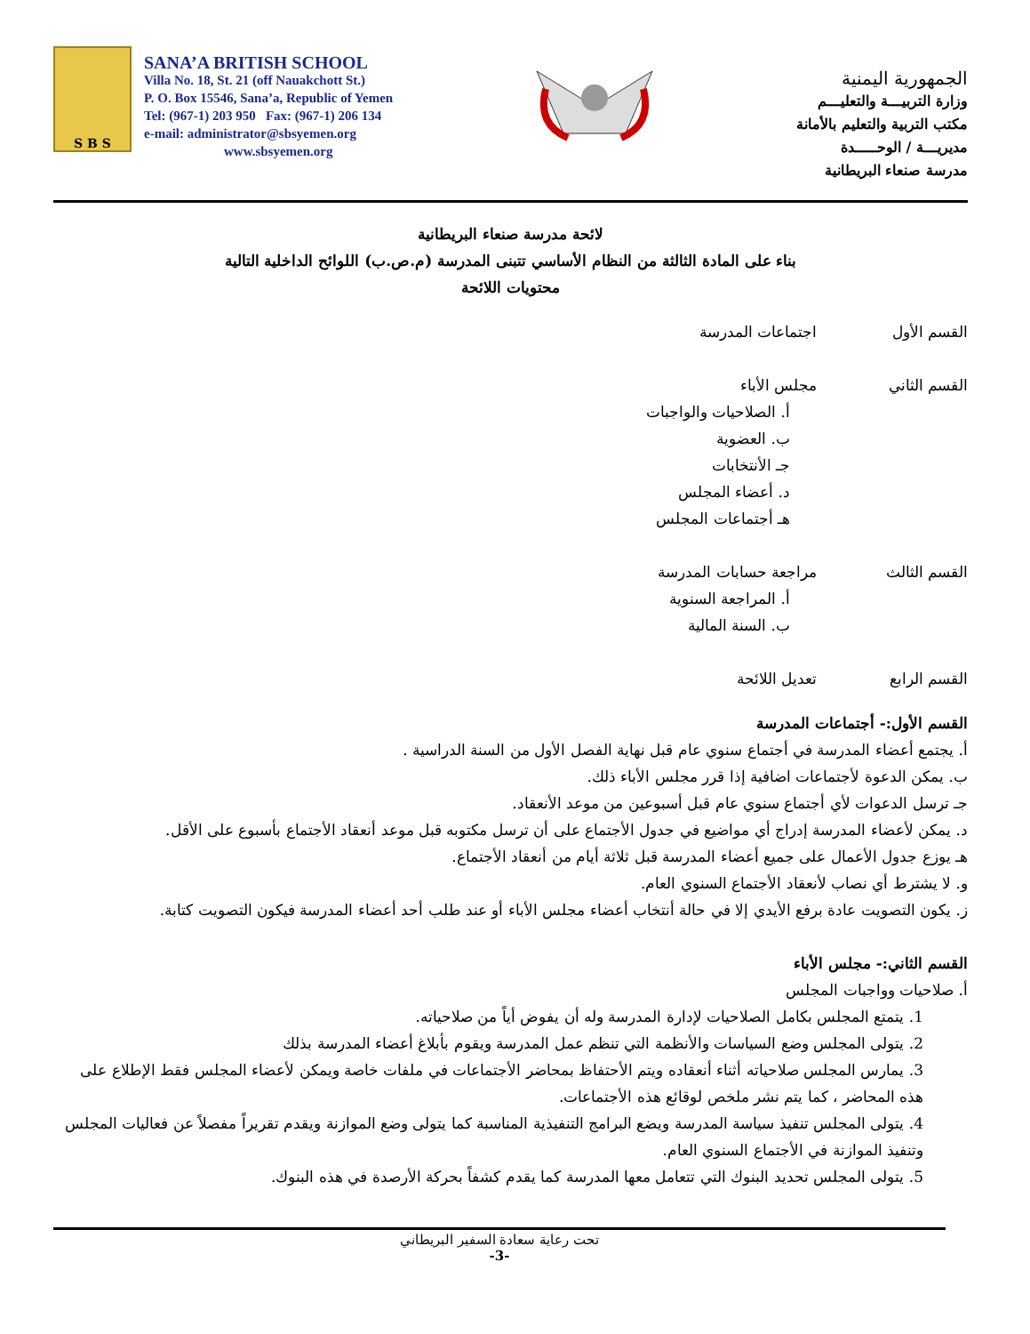S B S
SANA’A BRITISH SCHOOL
Villa No. 18, St. 21 (off Nauakchott St.)
P. O. Box 15546, Sana’a, Republic of Yemen
Tel: (967-1) 203 950 Fax: (967-1) 206 134
e-mail: administrator@sbsyemen.org
www.sbsyemen.org
الجمهورية اليمنية
وزارة التربيـــة والتعليـــم
مكتب التربية والتعليم بالأمانة
مديريـــة / الوحـــــدة
مدرسة صنعاء البريطانية
لائحة مدرسة صنعاء البريطانية
بناء على المادة الثالثة من النظام الأساسي تتبنى المدرسة (م.ص.ب) اللوائح الداخلية التالية
محتويات اللائحة
القسم الأول اجتماعات المدرسة
القسم الثاني مجلس الأباء
أ. الصلاحيات والواجبات
ب. العضوية
جـ الأنتخابات
د. أعضاء المجلس
هـ أجتماعات المجلس
القسم الثالث مراجعة حسابات المدرسة
أ. المراجعة السنوية
ب. السنة المالية
القسم الرابع تعديل اللائحة
القسم الأول:- أجتماعات المدرسة
أ. يجتمع أعضاء المدرسة في أجتماع سنوي عام قبل نهاية الفصل الأول من السنة الدراسية .
ب. يمكن الدعوة لأجتماعات اضافية إذا قرر مجلس الأباء ذلك.
جـ ترسل الدعوات لأي أجتماع سنوي عام قبل أسبوعين من موعد الأنعقاد.
د. يمكن لأعضاء المدرسة إدراج أي مواضيع في جدول الأجتماع على أن ترسل مكتوبه قبل موعد أنعقاد الأجتماع بأسبوع على الأقل.
هـ يوزع جدول الأعمال على جميع أعضاء المدرسة قبل ثلاثة أيام من أنعقاد الأجتماع.
و. لا يشترط أي نصاب لأنعقاد الأجتماع السنوي العام.
ز. يكون التصويت عادة برفع الأيدي إلا في حالة أنتخاب أعضاء مجلس الأباء أو عند طلب أحد أعضاء المدرسة فيكون التصويت كتابة.
القسم الثاني:- مجلس الأباء
أ. صلاحيات وواجبات المجلس
1. يتمتع المجلس بكامل الصلاحيات لإدارة المدرسة وله أن يفوض أياً من صلاحياته.
2. يتولى المجلس وضع السياسات والأنظمة التي تنظم عمل المدرسة ويقوم بأبلاغ أعضاء المدرسة بذلك
3. يمارس المجلس صلاحياته أثناء أنعقاده ويتم الأحتفاظ بمحاضر الأجتماعات في ملفات خاصة ويمكن لأعضاء المجلس فقط الإطلاع على هذه المحاضر ، كما يتم نشر ملخص لوقائع هذه الأجتماعات.
4. يتولى المجلس تنفيذ سياسة المدرسة ويضع البرامج التنفيذية المناسبة كما يتولى وضع الموازنة ويقدم تقريراً مفصلاً عن فعاليات المجلس وتنفيذ الموازنة في الأجتماع السنوي العام.
5. يتولى المجلس تحديد البنوك التي تتعامل معها المدرسة كما يقدم كشفاً بحركة الأرصدة في هذه البنوك.
تحت رعاية سعادة السفير البريطاني
-3-